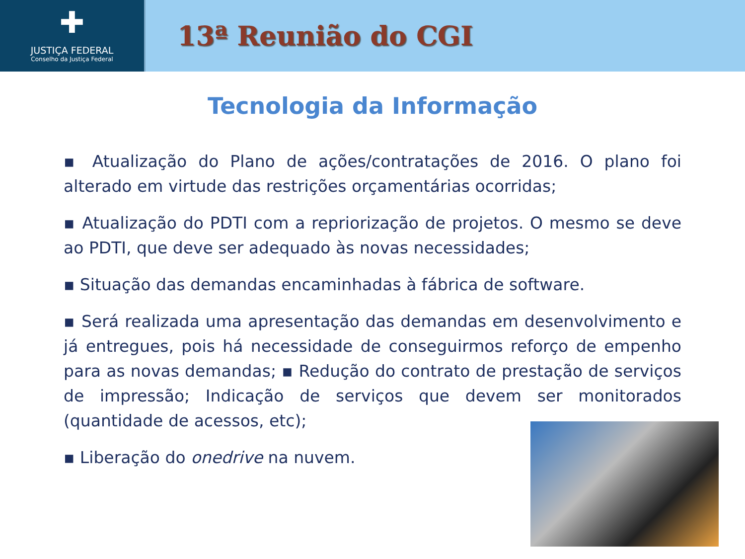✚
JUSTIÇA FEDERAL
Conselho da Justiça Federal
13ª Reunião do CGI
Tecnologia da Informação
▪ Atualização do Plano de ações/contratações de 2016. O plano foi alterado em virtude das restrições orçamentárias ocorridas;
▪ Atualização do PDTI com a repriorização de projetos. O mesmo se deve ao PDTI, que deve ser adequado às novas necessidades;
▪ Situação das demandas encaminhadas à fábrica de software.
▪ Será realizada uma apresentação das demandas em desenvolvimento e já entregues, pois há necessidade de conseguirmos reforço de empenho para as novas demandas; ▪ Redução do contrato de prestação de serviços de impressão; Indicação de serviços que devem ser monitorados (quantidade de acessos, etc);
▪ Liberação do onedrive na nuvem.